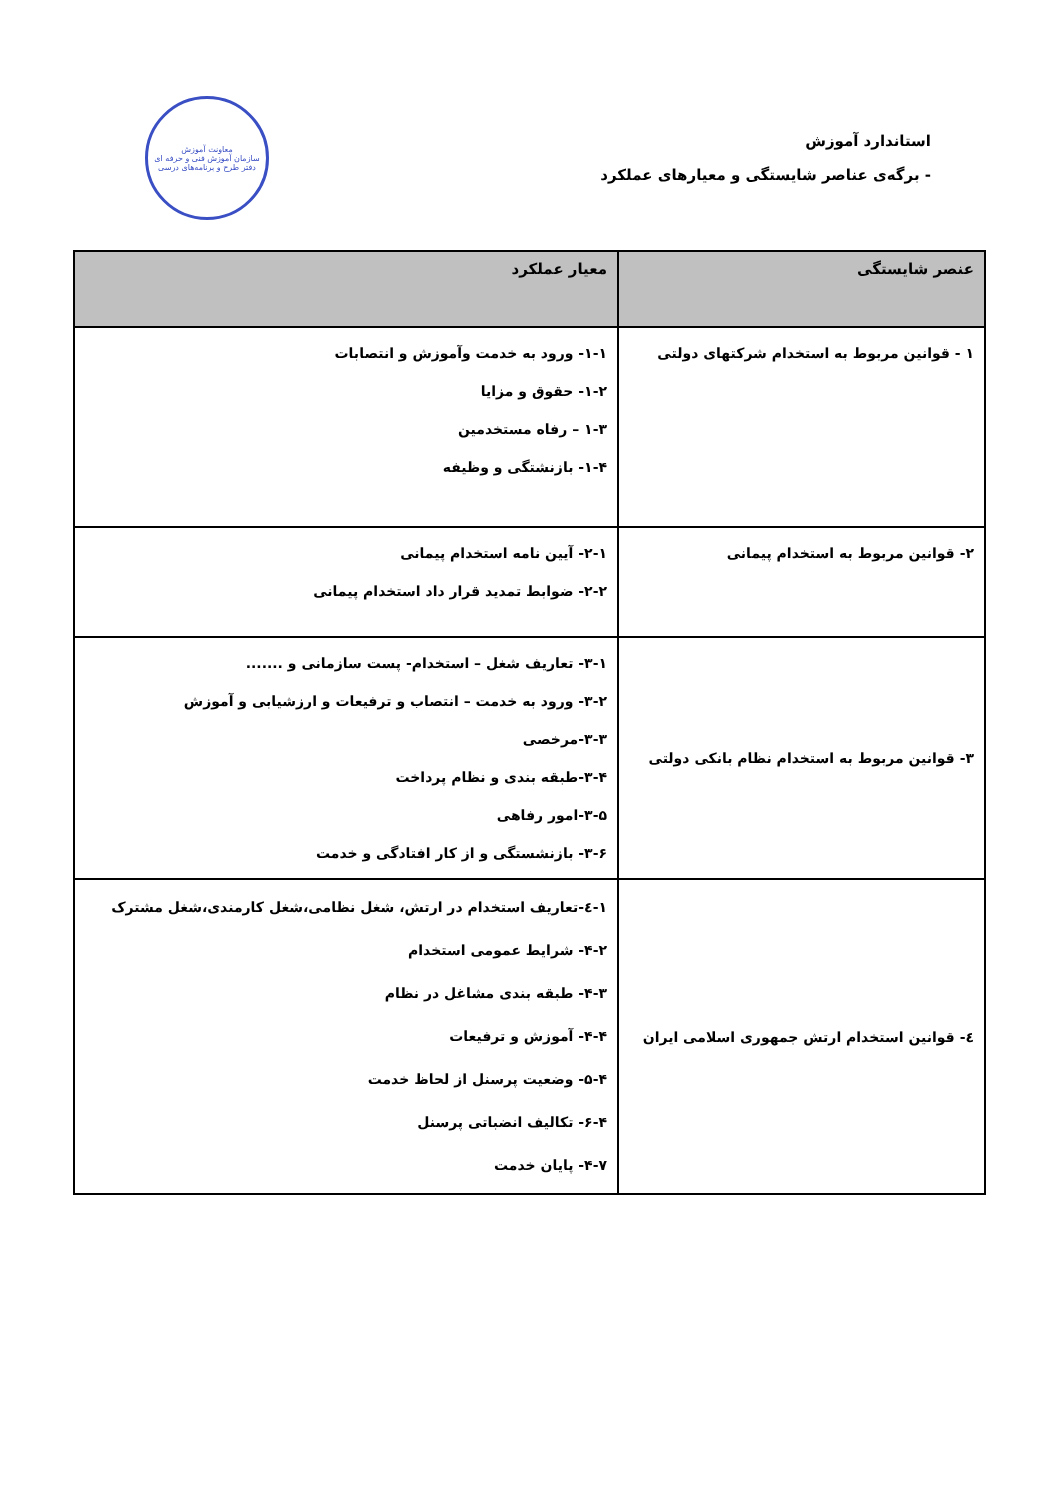استاندارد آموزش
- برگه‌ی عناصر شایستگی و معیارهای عملکرد
معاونت آموزش
سازمان آموزش فنی و حرفه ای
دفتر طرح و برنامه‌های درسی
| عنصر شایستگی | معیار عملکرد |
| --- | --- |
| ١ - قوانین مربوط به استخدام شرکتهای دولتی | ١-١- ورود به خدمت وآموزش و انتصابات ٢-١- حقوق و مزایا ٣-١ – رفاه مستخدمین ۴-١- بازنشتگی و وظیفه |
| ٢- قوانین مربوط به استخدام پیمانی | ١-٢- آیین نامه استخدام پیمانی ٢-٢- ضوابط تمدید قرار داد استخدام پیمانی |
| ٣- قوانین مربوط به استخدام نظام بانکی دولتی | ١-٣- تعاریف شغل – استخدام- پست سازمانی و ....... ٢-٣- ورود به خدمت – انتصاب و ترفیعات و ارزشیابی و آموزش ٣-٣-مرخصی ۴-٣-طبقه بندی و نظام پرداخت ۵-٣-امور رفاهی ۶-٣- بازنشستگی و از کار افتادگی و خدمت |
| ٤- قوانین استخدام ارتش جمهوری اسلامی ایران | ١-٤-تعاریف استخدام در ارتش، شغل نظامی،شغل کارمندی،شغل مشترک ٢-۴- شرایط عمومی استخدام ٣-۴- طبقه بندی مشاغل در نظام ۴-۴- آموزش و ترفیعات ۵-۴- وضعیت پرسنل از لحاظ خدمت ۶-۴- تکالیف انضباتی پرسنل ٧-۴- پایان خدمت |